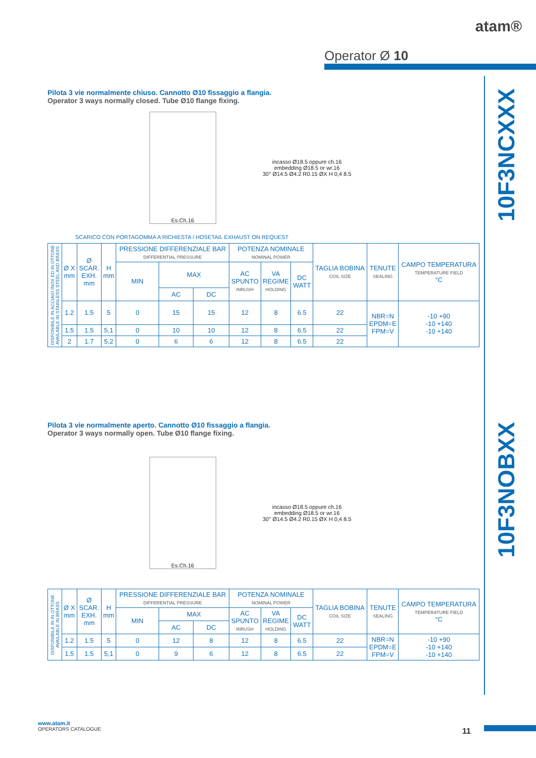atam®
Operator Ø 10
10F3NCXXX
10F3NOBXX
Pilota 3 vie normalmente chiuso. Cannotto Ø10 fissaggio a flangia.
Operator 3 ways normally closed. Tube Ø10 flange fixing.
Es.Ch.16
incasso Ø18.5 oppure ch.16
embedding Ø18.5 or wr.16
30° Ø14.5 Ø4.2 R0.15 ØX H 0,4 8.5
SCARICO CON PORTAGOMMA A RICHIESTA / HOSETAIL EXHAUST ON REQUEST
| DISPONIBILE IN ACCIAIO INOX ED IN OTTONE AVAILABLE IN STAINLESS STEEL AND BRASS | Ø X mm | Ø SCAR. EXH. mm | H mm | PRESSIONE DIFFERENZIALE BAR DIFFERENTIAL PRESSURE | | | POTENZA NOMINALE NOMINAL POWER | | | TAGLIA BOBINA COIL SIZE | TENUTE SEALING | CAMPO TEMPERATURA TEMPERATURE FIELD °C |
| --- | --- | --- | --- | --- | --- | --- | --- | --- | --- | --- | --- | --- |
| | | | | MIN | MAX | | AC SPUNTO INRUSH | VA REGIME HOLDING | DC WATT | | | |
| | | | | | AC | DC | | | | | | |
| | 1.2 | 1.5 | 5 | 0 | 15 | 15 | 12 | 8 | 6.5 | 22 | NBR=N EPDM=E FPM=V | -10 +90 -10 +140 -10 +140 |
| | 1.5 | 1.5 | 5,1 | 0 | 10 | 10 | 12 | 8 | 6.5 | 22 | | |
| | 2 | 1.7 | 5,2 | 0 | 6 | 6 | 12 | 8 | 6.5 | 22 | | |
Pilota 3 vie normalmente aperto. Cannotto Ø10 fissaggio a flangia.
Operator 3 ways normally open. Tube Ø10 flange fixing.
Es.Ch.16
incasso Ø18.5 oppure ch.16
embedding Ø18.5 or wr.16
30° Ø14.5 Ø4.2 R0.15 ØX H 0,4 8.5
| DISPONIBILE IN IN OTTONE AVAILABLE IN BRASS | Ø X mm | Ø SCAR. EXH. mm | H mm | PRESSIONE DIFFERENZIALE BAR DIFFERENTIAL PRESSURE | | | POTENZA NOMINALE NOMINAL POWER | | | TAGLIA BOBINA COIL SIZE | TENUTE SEALING | CAMPO TEMPERATURA TEMPERATURE FIELD °C |
| --- | --- | --- | --- | --- | --- | --- | --- | --- | --- | --- | --- | --- |
| | | | | MIN | MAX | | AC SPUNTO INRUSH | VA REGIME HOLDING | DC WATT | | | |
| | | | | | AC | DC | | | | | | |
| | 1.2 | 1.5 | 5 | 0 | 12 | 8 | 12 | 8 | 6.5 | 22 | NBR=N EPDM=E FPM=V | -10 +90 -10 +140 -10 +140 |
| | 1.5 | 1.5 | 5,1 | 0 | 9 | 6 | 12 | 8 | 6.5 | 22 | | |
www.atam.it
OPERATORS CATALOGUE
11